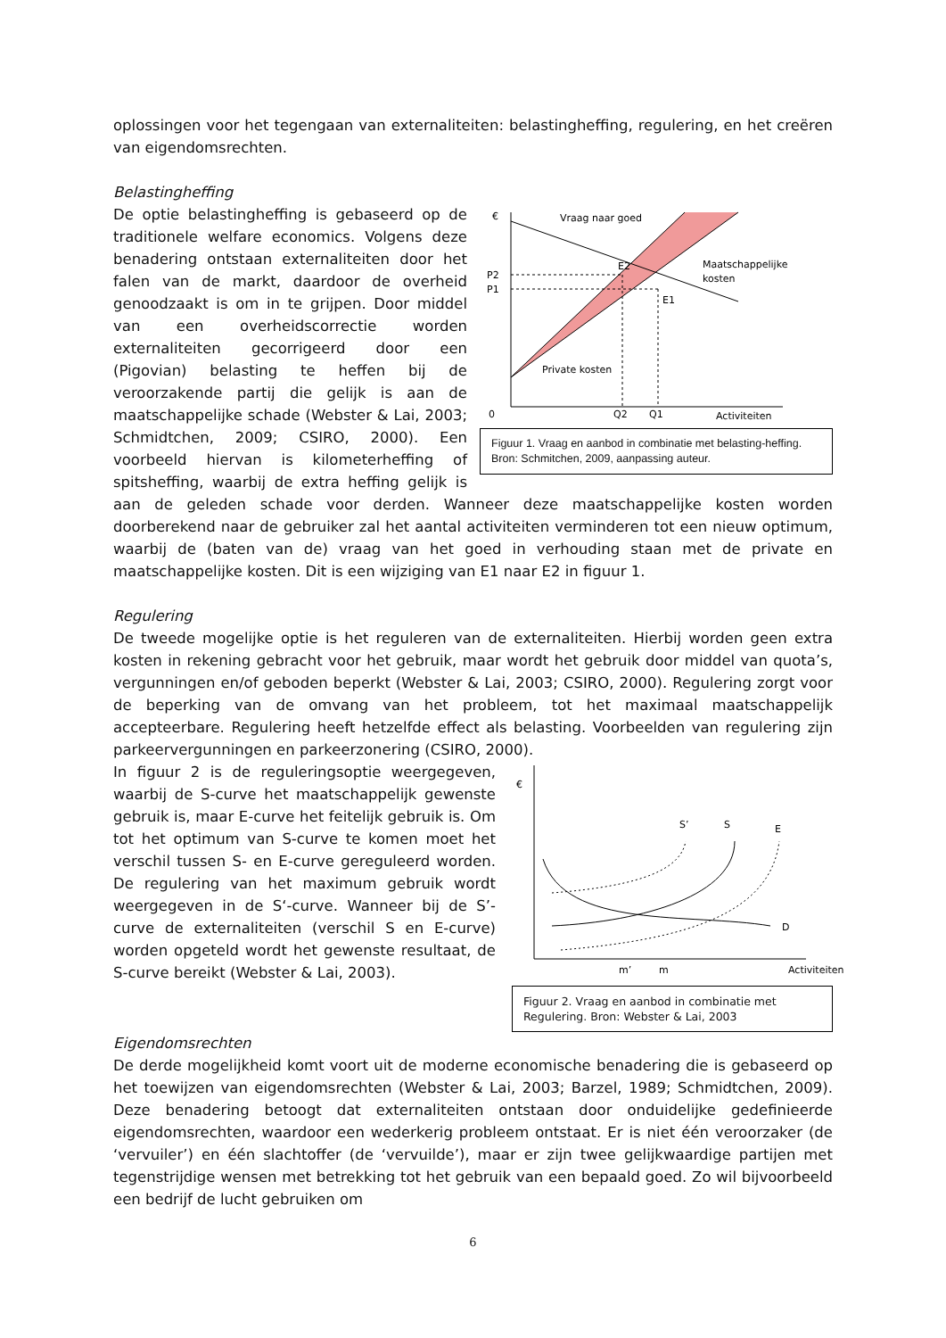oplossingen voor het tegengaan van externaliteiten: belastingheffing, regulering, en het creëren van eigendomsrechten.
Belastingheffing
€
Vraag naar goed
E2
E1
P2
P1
Maatschappelijke
kosten
Private kosten
0
Q2
Q1
Activiteiten
Figuur 1. Vraag en aanbod in combinatie met belasting-heffing. Bron: Schmitchen, 2009, aanpassing auteur.
De optie belastingheffing is gebaseerd op de traditionele welfare economics. Volgens deze benadering ontstaan externaliteiten door het falen van de markt, daardoor de overheid genoodzaakt is om in te grijpen. Door middel van een overheidscorrectie worden externaliteiten gecorrigeerd door een (Pigovian) belasting te heffen bij de veroorzakende partij die gelijk is aan de maatschappelijke schade (Webster & Lai, 2003; Schmidtchen, 2009; CSIRO, 2000). Een voorbeeld hiervan is kilometerheffing of spitsheffing, waarbij de extra heffing gelijk is aan de geleden schade voor derden. Wanneer deze maatschappelijke kosten worden doorberekend naar de gebruiker zal het aantal activiteiten verminderen tot een nieuw optimum, waarbij de (baten van de) vraag van het goed in verhouding staan met de private en maatschappelijke kosten. Dit is een wijziging van E1 naar E2 in figuur 1.
Regulering
De tweede mogelijke optie is het reguleren van de externaliteiten. Hierbij worden geen extra kosten in rekening gebracht voor het gebruik, maar wordt het gebruik door middel van quota’s, vergunningen en/of geboden beperkt (Webster & Lai, 2003; CSIRO, 2000). Regulering zorgt voor de beperking van de omvang van het probleem, tot het maximaal maatschappelijk accepteerbare. Regulering heeft hetzelfde effect als belasting. Voorbeelden van regulering zijn parkeervergunningen en parkeerzonering (CSIRO, 2000).
€
S’
S
E
D
m’
m
Activiteiten
Figuur 2. Vraag en aanbod in combinatie met Regulering. Bron: Webster & Lai, 2003
In figuur 2 is de reguleringsoptie weergegeven, waarbij de S-curve het maatschappelijk gewenste gebruik is, maar E-curve het feitelijk gebruik is. Om tot het optimum van S-curve te komen moet het verschil tussen S- en E-curve gereguleerd worden. De regulering van het maximum gebruik wordt weergegeven in de S‘-curve. Wanneer bij de S’-curve de externaliteiten (verschil S en E-curve) worden opgeteld wordt het gewenste resultaat, de S-curve bereikt (Webster & Lai, 2003).
Eigendomsrechten
De derde mogelijkheid komt voort uit de moderne economische benadering die is gebaseerd op het toewijzen van eigendomsrechten (Webster & Lai, 2003; Barzel, 1989; Schmidtchen, 2009). Deze benadering betoogt dat externaliteiten ontstaan door onduidelijke gedefinieerde eigendomsrechten, waardoor een wederkerig probleem ontstaat. Er is niet één veroorzaker (de ‘vervuiler’) en één slachtoffer (de ‘vervuilde’), maar er zijn twee gelijkwaardige partijen met tegenstrijdige wensen met betrekking tot het gebruik van een bepaald goed. Zo wil bijvoorbeeld een bedrijf de lucht gebruiken om
6